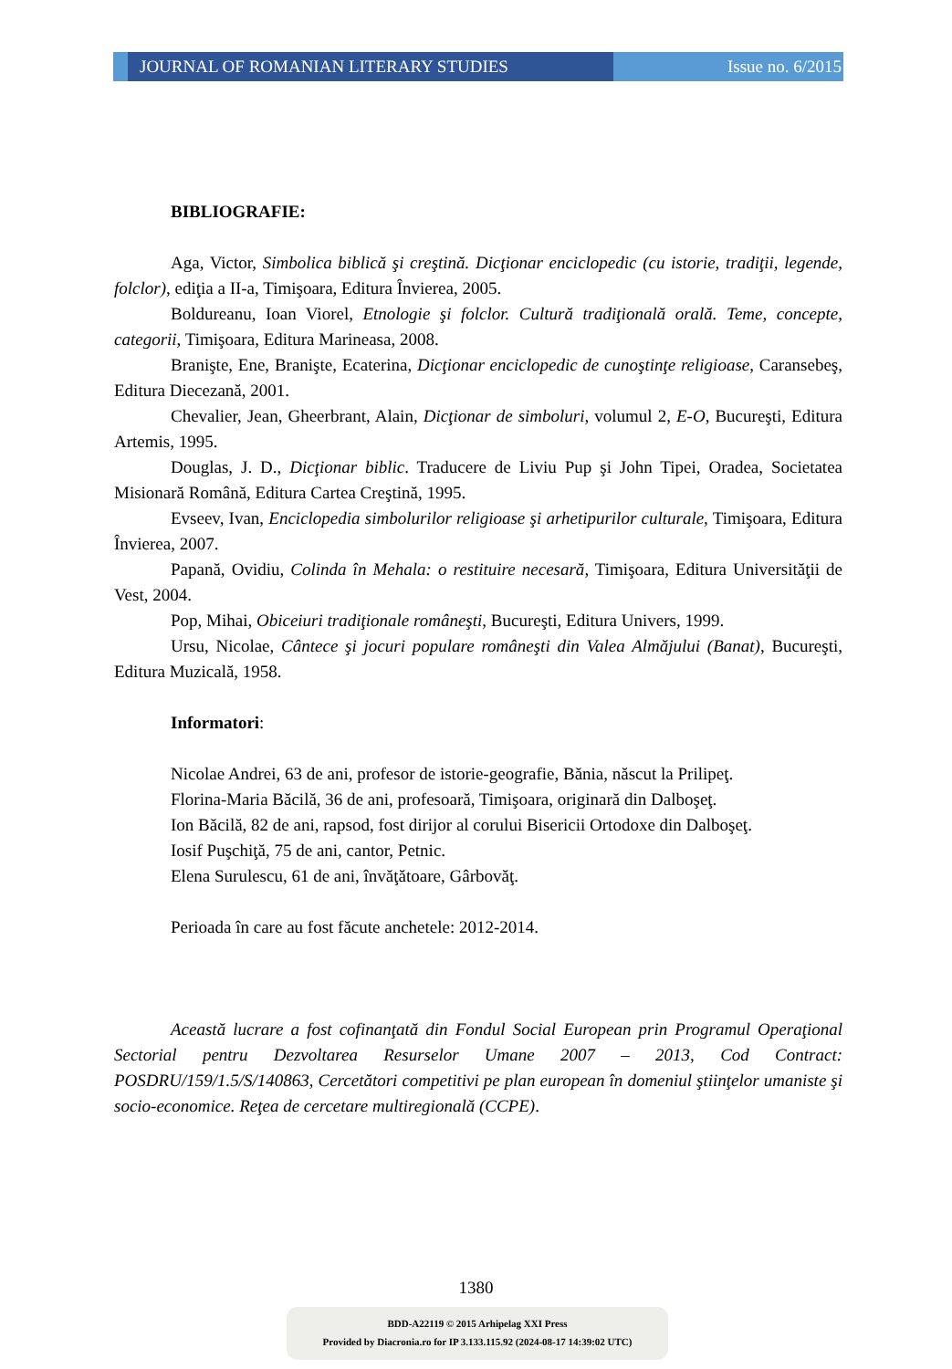JOURNAL OF ROMANIAN LITERARY STUDIES Issue no. 6/2015
BIBLIOGRAFIE:
Aga, Victor, Simbolica biblică şi creştină. Dicţionar enciclopedic (cu istorie, tradiţii, legende, folclor), ediţia a II-a, Timişoara, Editura Învierea, 2005.
Boldureanu, Ioan Viorel, Etnologie şi folclor. Cultură tradiţională orală. Teme, concepte, categorii, Timişoara, Editura Marineasa, 2008.
Branişte, Ene, Branişte, Ecaterina, Dicţionar enciclopedic de cunoştinţe religioase, Caransebeş, Editura Diecezană, 2001.
Chevalier, Jean, Gheerbrant, Alain, Dicţionar de simboluri, volumul 2, E-O, Bucureşti, Editura Artemis, 1995.
Douglas, J. D., Dicţionar biblic. Traducere de Liviu Pup şi John Tipei, Oradea, Societatea Misionară Română, Editura Cartea Creştină, 1995.
Evseev, Ivan, Enciclopedia simbolurilor religioase şi arhetipurilor culturale, Timişoara, Editura Învierea, 2007.
Papană, Ovidiu, Colinda în Mehala: o restituire necesară, Timişoara, Editura Universităţii de Vest, 2004.
Pop, Mihai, Obiceiuri tradiţionale româneşti, Bucureşti, Editura Univers, 1999.
Ursu, Nicolae, Cântece şi jocuri populare româneşti din Valea Almăjului (Banat), Bucureşti, Editura Muzicală, 1958.
Informatori:
Nicolae Andrei, 63 de ani, profesor de istorie-geografie, Bănia, născut la Prilipeţ.
Florina-Maria Băcilă, 36 de ani, profesoară, Timişoara, originară din Dalboşeţ.
Ion Băcilă, 82 de ani, rapsod, fost dirijor al corului Bisericii Ortodoxe din Dalboşeţ.
Iosif Puşchiţă, 75 de ani, cantor, Petnic.
Elena Surulescu, 61 de ani, învăţătoare, Gârbovăţ.
Perioada în care au fost făcute anchetele: 2012-2014.
Această lucrare a fost cofinanţată din Fondul Social European prin Programul Operaţional Sectorial pentru Dezvoltarea Resurselor Umane 2007 – 2013, Cod Contract: POSDRU/159/1.5/S/140863, Cercetători competitivi pe plan european în domeniul ştiinţelor umaniste şi socio-economice. Reţea de cercetare multiregională (CCPE).
1380
BDD-A22119 © 2015 Arhipelag XXI Press
Provided by Diacronia.ro for IP 3.133.115.92 (2024-08-17 14:39:02 UTC)